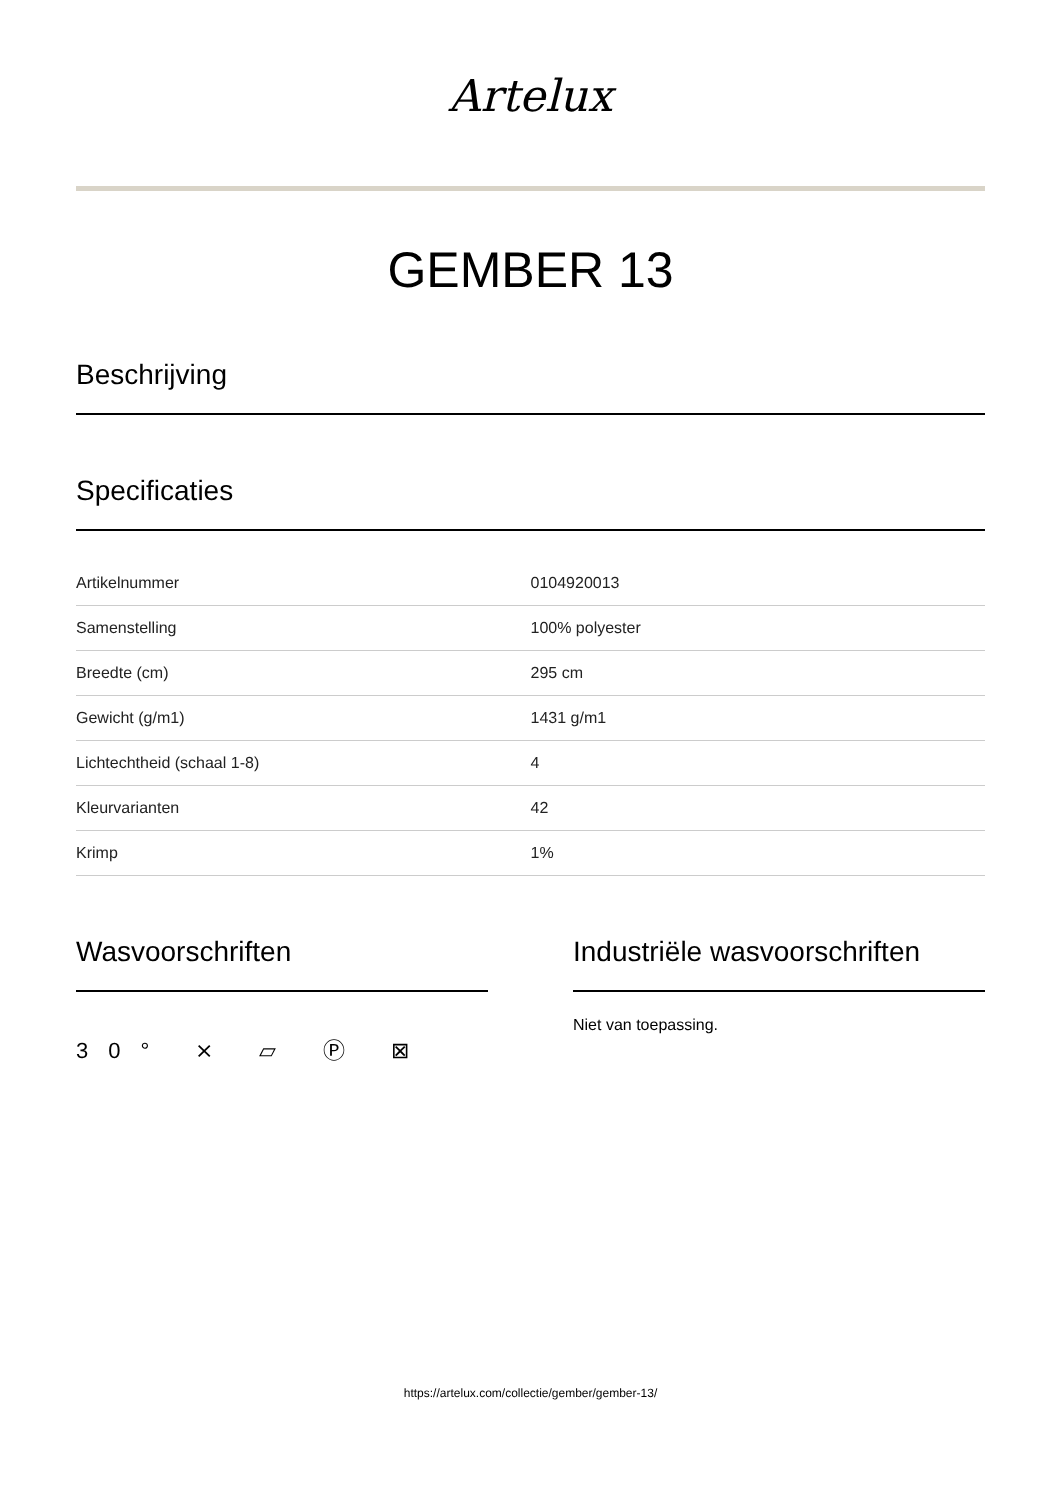Artelux
GEMBER 13
Beschrijving
Specificaties
| Artikelnummer | 0104920013 |
| Samenstelling | 100% polyester |
| Breedte (cm) | 295 cm |
| Gewicht (g/m1) | 1431 g/m1 |
| Lichtechtheid (schaal 1-8) | 4 |
| Kleurvarianten | 42 |
| Krimp | 1% |
Wasvoorschriften
30° ⨯ ⏥ Ⓟ ⊠
Industriële wasvoorschriften
Niet van toepassing.
https://artelux.com/collectie/gember/gember-13/